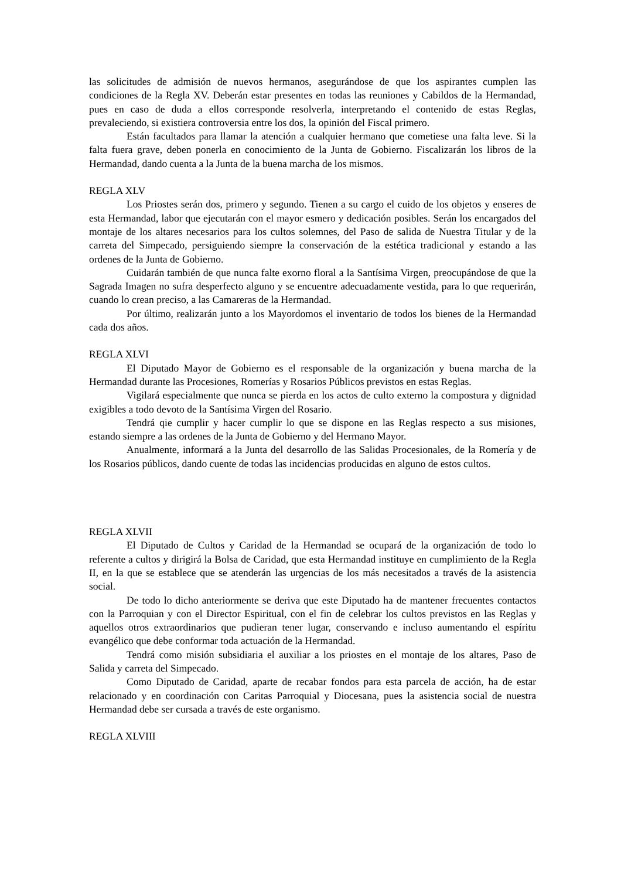las solicitudes de admisión de nuevos hermanos, asegurándose de que los aspirantes cumplen las condiciones de la Regla XV. Deberán estar presentes en todas las reuniones y Cabildos de la Hermandad, pues en caso de duda a ellos corresponde resolverla, interpretando el contenido de estas Reglas, prevaleciendo, si existiera controversia entre los dos, la opinión del Fiscal primero.
Están facultados para llamar la atención a cualquier hermano que cometiese una falta leve. Si la falta fuera grave, deben ponerla en conocimiento de la Junta de Gobierno. Fiscalizarán los libros de la Hermandad, dando cuenta a la Junta de la buena marcha de los mismos.
REGLA XLV
Los Priostes serán dos, primero y segundo. Tienen a su cargo el cuido de los objetos y enseres de esta Hermandad, labor que ejecutarán con el mayor esmero y dedicación posibles. Serán los encargados del montaje de los altares necesarios para los cultos solemnes, del Paso de salida de Nuestra Titular y de la carreta del Simpecado, persiguiendo siempre la conservación de la estética tradicional y estando a las ordenes de la Junta de Gobierno.
Cuidarán también de que nunca falte exorno floral a la Santísima Virgen, preocupándose de que la Sagrada Imagen no sufra desperfecto alguno y se encuentre adecuadamente vestida, para lo que requerirán, cuando lo crean preciso, a las Camareras de la Hermandad.
Por último, realizarán junto a los Mayordomos el inventario de todos los bienes de la Hermandad cada dos años.
REGLA XLVI
El Diputado Mayor de Gobierno es el responsable de la organización y buena marcha de la Hermandad durante las Procesiones, Romerías y Rosarios Públicos previstos en estas Reglas.
Vigilará especialmente que nunca se pierda en los actos de culto externo la compostura y dignidad exigibles a todo devoto de la Santísima Virgen del Rosario.
Tendrá qie cumplir y hacer cumplir lo que se dispone en las Reglas respecto a sus misiones, estando siempre a las ordenes de la Junta de Gobierno y del Hermano Mayor.
Anualmente, informará a la Junta del desarrollo de las Salidas Procesionales, de la Romería y de los Rosarios públicos, dando cuente de todas las incidencias producidas en alguno de estos cultos.
REGLA XLVII
El Diputado de Cultos y Caridad de la Hermandad se ocupará de la organización de todo lo referente a cultos y dirigirá la Bolsa de Caridad, que esta Hermandad instituye en cumplimiento de la Regla II, en la que se establece que se atenderán las urgencias de los más necesitados a través de la asistencia social.
De todo lo dicho anteriormente se deriva que este Diputado ha de mantener frecuentes contactos con la Parroquian y con el Director Espiritual, con el fin de celebrar los cultos previstos en las Reglas y aquellos otros extraordinarios que pudieran tener lugar, conservando e incluso aumentando el espíritu evangélico que debe conformar toda actuación de la Hermandad.
Tendrá como misión subsidiaria el auxiliar a los priostes en el montaje de los altares, Paso de Salida y carreta del Simpecado.
Como Diputado de Caridad, aparte de recabar fondos para esta parcela de acción, ha de estar relacionado y en coordinación con Caritas Parroquial y Diocesana, pues la asistencia social de nuestra Hermandad debe ser cursada a través de este organismo.
REGLA XLVIII